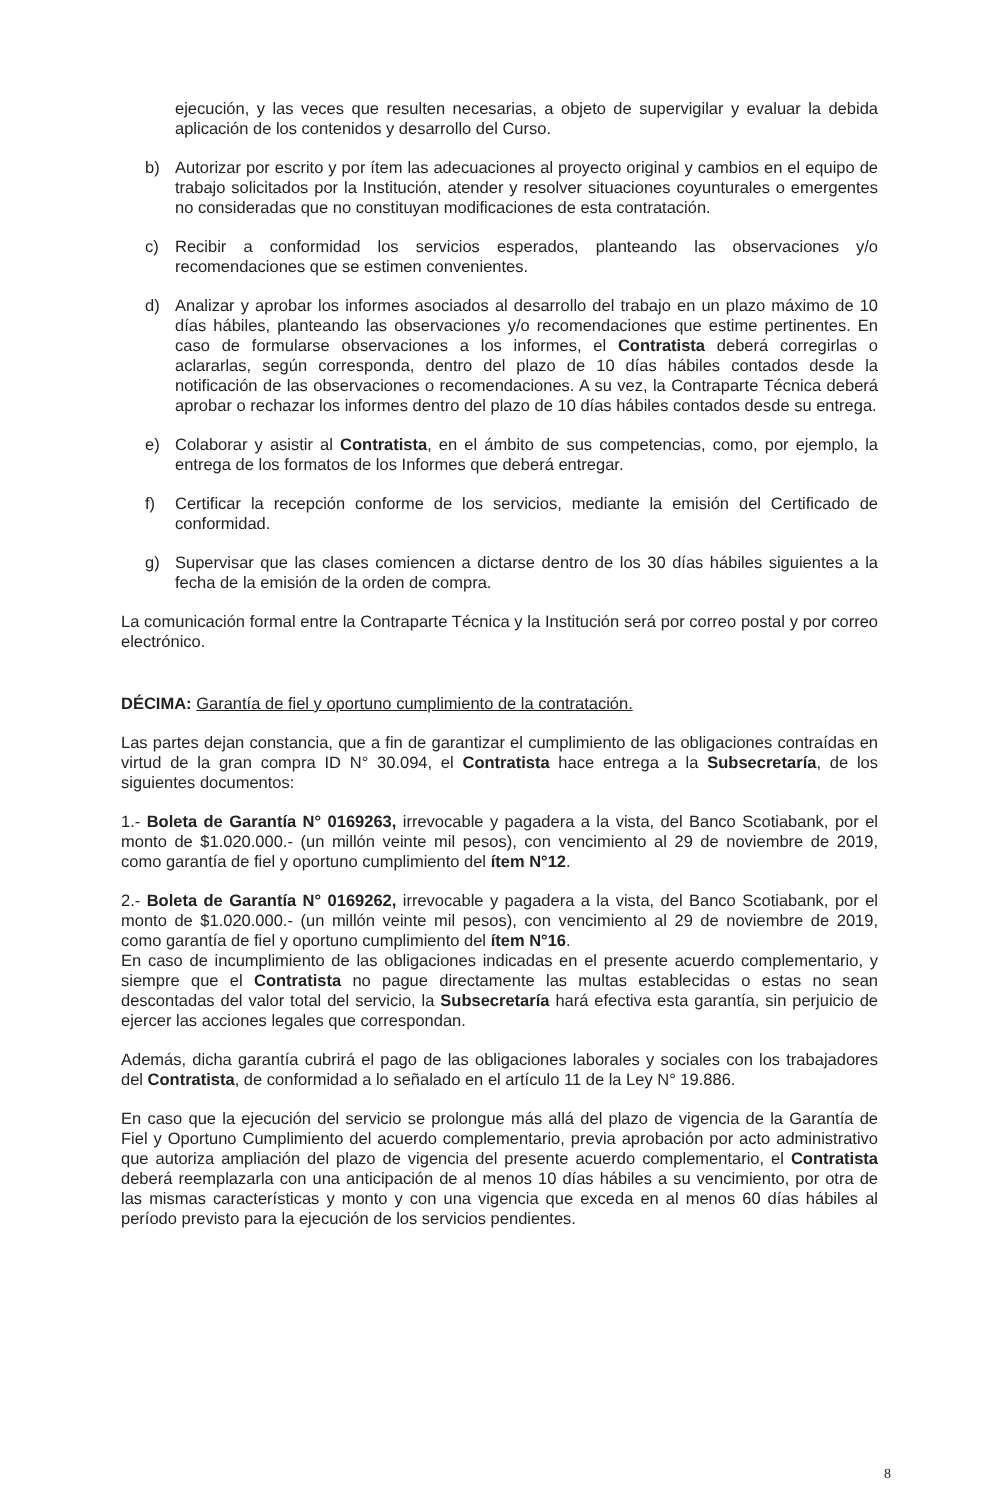ejecución, y las veces que resulten necesarias, a objeto de supervigilar y evaluar la debida aplicación de los contenidos y desarrollo del Curso.
b) Autorizar por escrito y por ítem las adecuaciones al proyecto original y cambios en el equipo de trabajo solicitados por la Institución, atender y resolver situaciones coyunturales o emergentes no consideradas que no constituyan modificaciones de esta contratación.
c) Recibir a conformidad los servicios esperados, planteando las observaciones y/o recomendaciones que se estimen convenientes.
d) Analizar y aprobar los informes asociados al desarrollo del trabajo en un plazo máximo de 10 días hábiles, planteando las observaciones y/o recomendaciones que estime pertinentes. En caso de formularse observaciones a los informes, el Contratista deberá corregirlas o aclararlas, según corresponda, dentro del plazo de 10 días hábiles contados desde la notificación de las observaciones o recomendaciones. A su vez, la Contraparte Técnica deberá aprobar o rechazar los informes dentro del plazo de 10 días hábiles contados desde su entrega.
e) Colaborar y asistir al Contratista, en el ámbito de sus competencias, como, por ejemplo, la entrega de los formatos de los Informes que deberá entregar.
f) Certificar la recepción conforme de los servicios, mediante la emisión del Certificado de conformidad.
g) Supervisar que las clases comiencen a dictarse dentro de los 30 días hábiles siguientes a la fecha de la emisión de la orden de compra.
La comunicación formal entre la Contraparte Técnica y la Institución será por correo postal y por correo electrónico.
DÉCIMA: Garantía de fiel y oportuno cumplimiento de la contratación.
Las partes dejan constancia, que a fin de garantizar el cumplimiento de las obligaciones contraídas en virtud de la gran compra ID N° 30.094, el Contratista hace entrega a la Subsecretaría, de los siguientes documentos:
1.- Boleta de Garantía N° 0169263, irrevocable y pagadera a la vista, del Banco Scotiabank, por el monto de $1.020.000.- (un millón veinte mil pesos), con vencimiento al 29 de noviembre de 2019, como garantía de fiel y oportuno cumplimiento del ítem N°12.
2.- Boleta de Garantía N° 0169262, irrevocable y pagadera a la vista, del Banco Scotiabank, por el monto de $1.020.000.- (un millón veinte mil pesos), con vencimiento al 29 de noviembre de 2019, como garantía de fiel y oportuno cumplimiento del ítem N°16.
En caso de incumplimiento de las obligaciones indicadas en el presente acuerdo complementario, y siempre que el Contratista no pague directamente las multas establecidas o estas no sean descontadas del valor total del servicio, la Subsecretaría hará efectiva esta garantía, sin perjuicio de ejercer las acciones legales que correspondan.
Además, dicha garantía cubrirá el pago de las obligaciones laborales y sociales con los trabajadores del Contratista, de conformidad a lo señalado en el artículo 11 de la Ley N° 19.886.
En caso que la ejecución del servicio se prolongue más allá del plazo de vigencia de la Garantía de Fiel y Oportuno Cumplimiento del acuerdo complementario, previa aprobación por acto administrativo que autoriza ampliación del plazo de vigencia del presente acuerdo complementario, el Contratista deberá reemplazarla con una anticipación de al menos 10 días hábiles a su vencimiento, por otra de las mismas características y monto y con una vigencia que exceda en al menos 60 días hábiles al período previsto para la ejecución de los servicios pendientes.
8